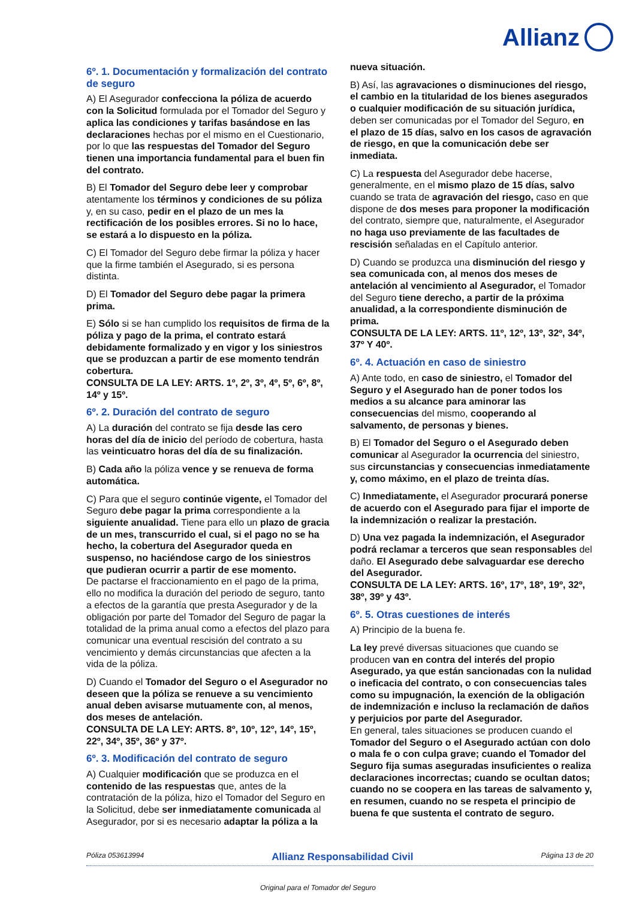Allianz
6º. 1. Documentación y formalización del contrato de seguro
A) El Asegurador confecciona la póliza de acuerdo con la Solicitud formulada por el Tomador del Seguro y aplica las condiciones y tarifas basándose en las declaraciones hechas por el mismo en el Cuestionario, por lo que las respuestas del Tomador del Seguro tienen una importancia fundamental para el buen fin del contrato.
B) El Tomador del Seguro debe leer y comprobar atentamente los términos y condiciones de su póliza y, en su caso, pedir en el plazo de un mes la rectificación de los posibles errores. Si no lo hace, se estará a lo dispuesto en la póliza.
C) El Tomador del Seguro debe firmar la póliza y hacer que la firme también el Asegurado, si es persona distinta.
D) El Tomador del Seguro debe pagar la primera prima.
E) Sólo si se han cumplido los requisitos de firma de la póliza y pago de la prima, el contrato estará debidamente formalizado y en vigor y los siniestros que se produzcan a partir de ese momento tendrán cobertura.
CONSULTA DE LA LEY: ARTS. 1º, 2º, 3º, 4º, 5º, 6º, 8º, 14º y 15º.
6º. 2. Duración del contrato de seguro
A) La duración del contrato se fija desde las cero horas del día de inicio del período de cobertura, hasta las veinticuatro horas del día de su finalización.
B) Cada año la póliza vence y se renueva de forma automática.
C) Para que el seguro continúe vigente, el Tomador del Seguro debe pagar la prima correspondiente a la siguiente anualidad. Tiene para ello un plazo de gracia de un mes, transcurrido el cual, si el pago no se ha hecho, la cobertura del Asegurador queda en suspenso, no haciéndose cargo de los siniestros que pudieran ocurrir a partir de ese momento.
De pactarse el fraccionamiento en el pago de la prima, ello no modifica la duración del periodo de seguro, tanto a efectos de la garantía que presta Asegurador y de la obligación por parte del Tomador del Seguro de pagar la totalidad de la prima anual como a efectos del plazo para comunicar una eventual rescisión del contrato a su vencimiento y demás circunstancias que afecten a la vida de la póliza.
D) Cuando el Tomador del Seguro o el Asegurador no deseen que la póliza se renueve a su vencimiento anual deben avisarse mutuamente con, al menos, dos meses de antelación.
CONSULTA DE LA LEY: ARTS. 8º, 10º, 12º, 14º, 15º, 22º, 34º, 35º, 36º y 37º.
6º. 3. Modificación del contrato de seguro
A) Cualquier modificación que se produzca en el contenido de las respuestas que, antes de la contratación de la póliza, hizo el Tomador del Seguro en la Solicitud, debe ser inmediatamente comunicada al Asegurador, por si es necesario adaptar la póliza a la
nueva situación.
B) Así, las agravaciones o disminuciones del riesgo, el cambio en la titularidad de los bienes asegurados o cualquier modificación de su situación jurídica, deben ser comunicadas por el Tomador del Seguro, en el plazo de 15 días, salvo en los casos de agravación de riesgo, en que la comunicación debe ser inmediata.
C) La respuesta del Asegurador debe hacerse, generalmente, en el mismo plazo de 15 días, salvo cuando se trata de agravación del riesgo, caso en que dispone de dos meses para proponer la modificación del contrato, siempre que, naturalmente, el Asegurador no haga uso previamente de las facultades de rescisión señaladas en el Capítulo anterior.
D) Cuando se produzca una disminución del riesgo y sea comunicada con, al menos dos meses de antelación al vencimiento al Asegurador, el Tomador del Seguro tiene derecho, a partir de la próxima anualidad, a la correspondiente disminución de prima.
CONSULTA DE LA LEY: ARTS. 11º, 12º, 13º, 32º, 34º, 37º Y 40º.
6º. 4. Actuación en caso de siniestro
A) Ante todo, en caso de siniestro, el Tomador del Seguro y el Asegurado han de poner todos los medios a su alcance para aminorar las consecuencias del mismo, cooperando al salvamento, de personas y bienes.
B) El Tomador del Seguro o el Asegurado deben comunicar al Asegurador la ocurrencia del siniestro, sus circunstancias y consecuencias inmediatamente y, como máximo, en el plazo de treinta días.
C) Inmediatamente, el Asegurador procurará ponerse de acuerdo con el Asegurado para fijar el importe de la indemnización o realizar la prestación.
D) Una vez pagada la indemnización, el Asegurador podrá reclamar a terceros que sean responsables del daño. El Asegurado debe salvaguardar ese derecho del Asegurador.
CONSULTA DE LA LEY: ARTS. 16º, 17º, 18º, 19º, 32º, 38º, 39º y 43º.
6º. 5. Otras cuestiones de interés
A) Principio de la buena fe.
La ley prevé diversas situaciones que cuando se producen van en contra del interés del propio Asegurado, ya que están sancionadas con la nulidad o ineficacia del contrato, o con consecuencias tales como su impugnación, la exención de la obligación de indemnización e incluso la reclamación de daños y perjuicios por parte del Asegurador.
En general, tales situaciones se producen cuando el Tomador del Seguro o el Asegurado actúan con dolo o mala fe o con culpa grave; cuando el Tomador del Seguro fija sumas aseguradas insuficientes o realiza declaraciones incorrectas; cuando se ocultan datos; cuando no se coopera en las tareas de salvamento y, en resumen, cuando no se respeta el principio de buena fe que sustenta el contrato de seguro.
Póliza 053613994 Allianz Responsabilidad Civil Página 13 de 20
Original para el Tomador del Seguro